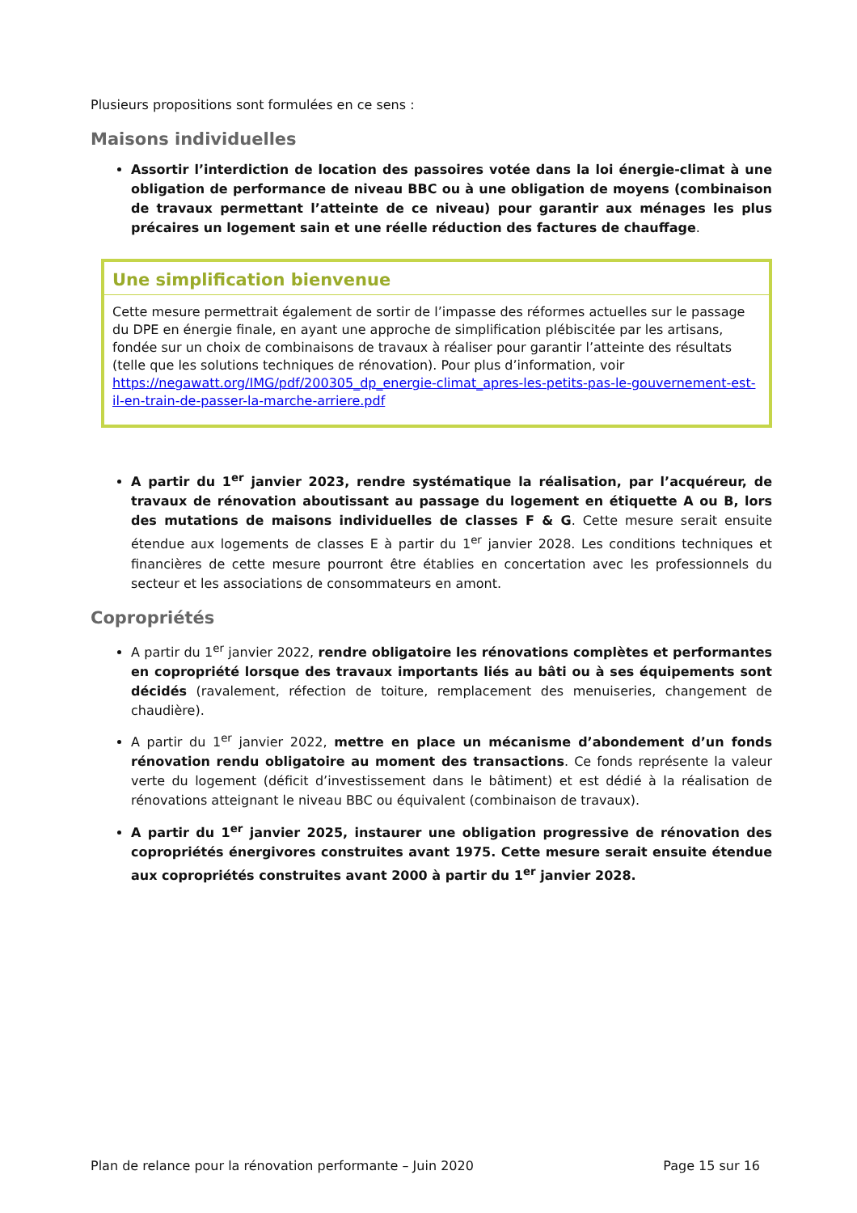Plusieurs propositions sont formulées en ce sens :
Maisons individuelles
Assortir l’interdiction de location des passoires votée dans la loi énergie-climat à une obligation de performance de niveau BBC ou à une obligation de moyens (combinaison de travaux permettant l’atteinte de ce niveau) pour garantir aux ménages les plus précaires un logement sain et une réelle réduction des factures de chauffage.
Une simplification bienvenue
Cette mesure permettrait également de sortir de l’impasse des réformes actuelles sur le passage du DPE en énergie finale, en ayant une approche de simplification plébiscitée par les artisans, fondée sur un choix de combinaisons de travaux à réaliser pour garantir l’atteinte des résultats (telle que les solutions techniques de rénovation). Pour plus d’information, voir https://negawatt.org/IMG/pdf/200305_dp_energie-climat_apres-les-petits-pas-le-gouvernement-est-il-en-train-de-passer-la-marche-arriere.pdf
A partir du 1<sup>er</sup> janvier 2023, rendre systématique la réalisation, par l’acquéreur, de travaux de rénovation aboutissant au passage du logement en étiquette A ou B, lors des mutations de maisons individuelles de classes F & G. Cette mesure serait ensuite étendue aux logements de classes E à partir du 1<sup>er</sup> janvier 2028. Les conditions techniques et financières de cette mesure pourront être établies en concertation avec les professionnels du secteur et les associations de consommateurs en amont.
Copropriétés
A partir du 1<sup>er</sup> janvier 2022, rendre obligatoire les rénovations complètes et performantes en copropriété lorsque des travaux importants liés au bâti ou à ses équipements sont décidés (ravalement, réfection de toiture, remplacement des menuiseries, changement de chaudière).
A partir du 1<sup>er</sup> janvier 2022, mettre en place un mécanisme d’abondement d’un fonds rénovation rendu obligatoire au moment des transactions. Ce fonds représente la valeur verte du logement (déficit d’investissement dans le bâtiment) et est dédié à la réalisation de rénovations atteignant le niveau BBC ou équivalent (combinaison de travaux).
A partir du 1<sup>er</sup> janvier 2025, instaurer une obligation progressive de rénovation des copropriétés énergivores construites avant 1975. Cette mesure serait ensuite étendue aux copropriétés construites avant 2000 à partir du 1<sup>er</sup> janvier 2028.
Plan de relance pour la rénovation performante – Juin 2020 Page 15 sur 16